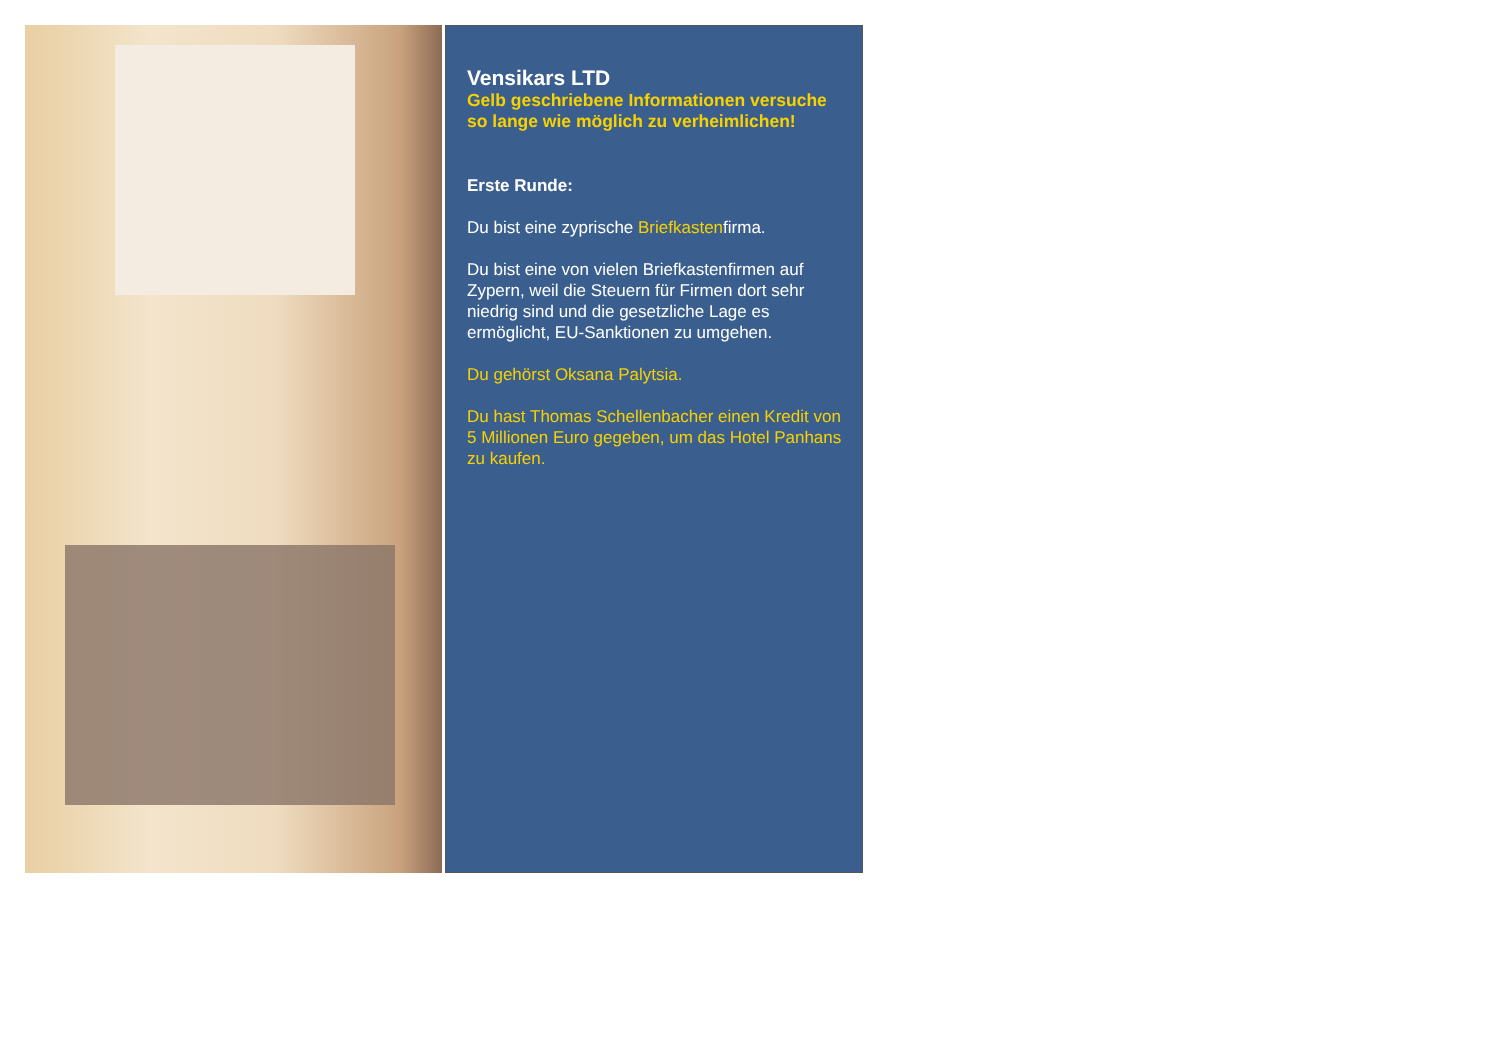Vensikars LTD
Gelb geschriebene Informationen versuche so lange wie möglich zu verheimlichen!
Erste Runde:
Du bist eine zyprische Briefkastenfirma.
Du bist eine von vielen Briefkastenfirmen auf Zypern, weil die Steuern für Firmen dort sehr niedrig sind und die gesetzliche Lage es ermöglicht, EU-Sanktionen zu umgehen.
Du gehörst Oksana Palytsia.
Du hast Thomas Schellenbacher einen Kredit von 5 Millionen Euro gegeben, um das Hotel Panhans zu kaufen.